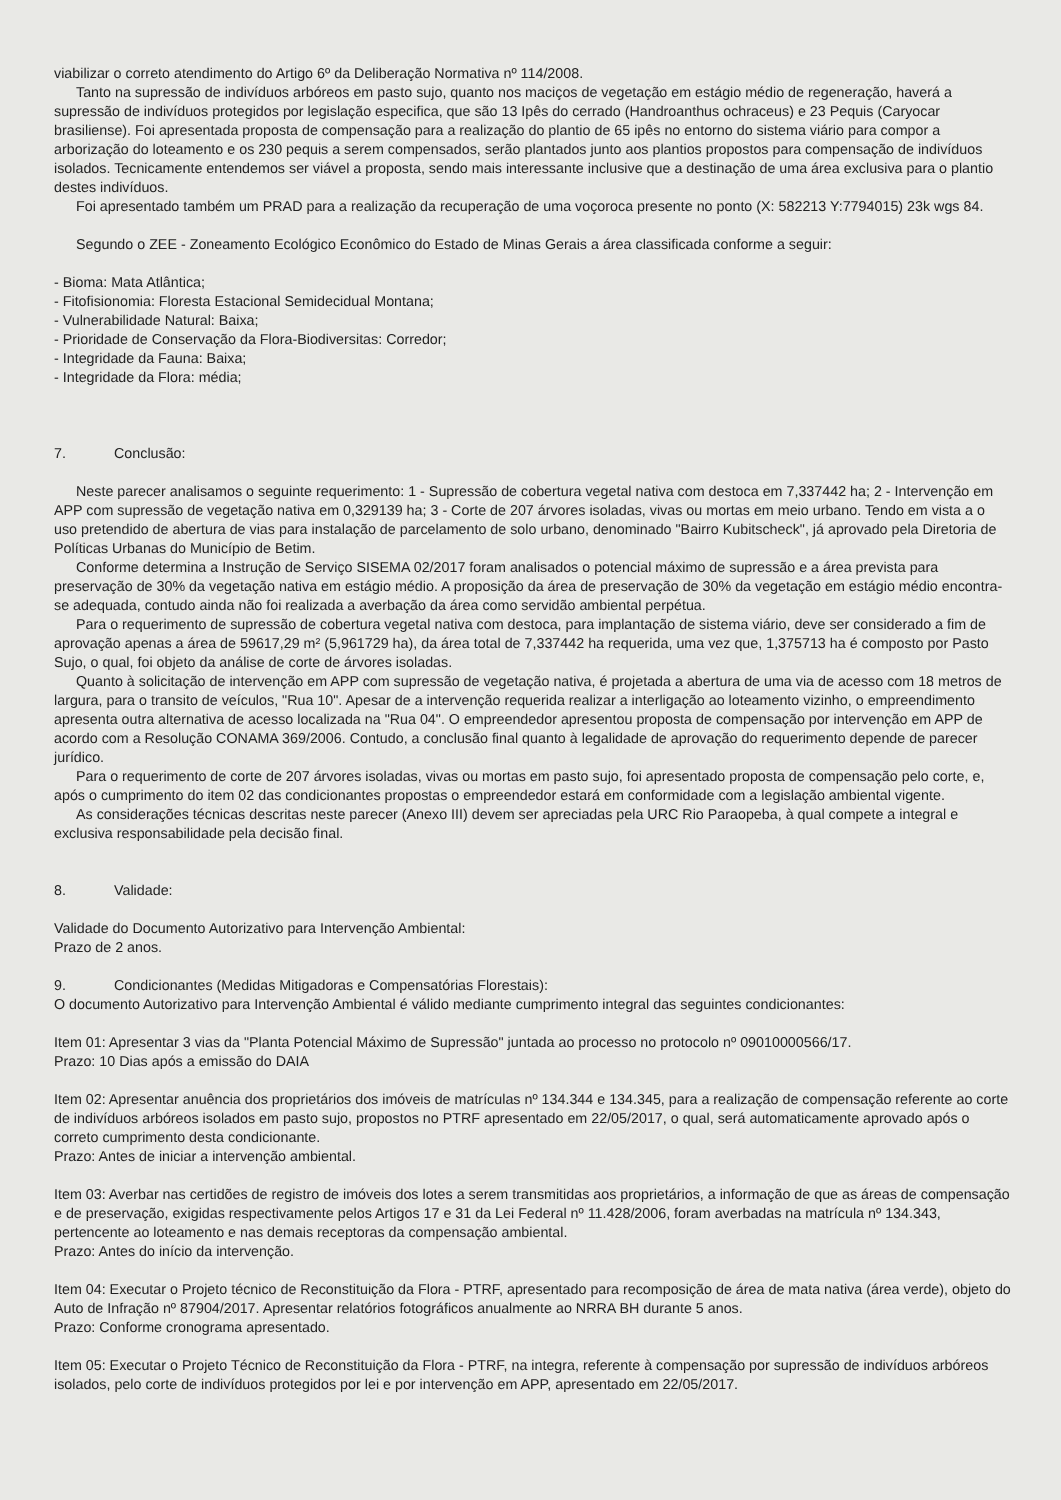viabilizar o correto atendimento do Artigo 6º da Deliberação Normativa nº 114/2008.
Tanto na supressão de indivíduos arbóreos em pasto sujo, quanto nos maciços de vegetação em estágio médio de regeneração, haverá a supressão de indivíduos protegidos por legislação especifica, que são 13 Ipês do cerrado (Handroanthus ochraceus) e 23 Pequis (Caryocar brasiliense). Foi apresentada proposta de compensação para a realização do plantio de 65 ipês no entorno do sistema viário para compor a arborização do loteamento e os 230 pequis a serem compensados, serão plantados junto aos plantios propostos para compensação de indivíduos isolados. Tecnicamente entendemos ser viável a proposta, sendo mais interessante inclusive que a destinação de uma área exclusiva para o plantio destes indivíduos.
Foi apresentado também um PRAD para a realização da recuperação de uma voçoroca presente no ponto (X: 582213 Y:7794015) 23k wgs 84.
Segundo o ZEE - Zoneamento Ecológico Econômico do Estado de Minas Gerais a área classificada conforme a seguir:
- Bioma: Mata Atlântica;
- Fitofisionomia: Floresta Estacional Semidecidual Montana;
- Vulnerabilidade Natural: Baixa;
- Prioridade de Conservação da Flora-Biodiversitas: Corredor;
- Integridade da Fauna: Baixa;
- Integridade da Flora: média;
7. Conclusão:
Neste parecer analisamos o seguinte requerimento: 1 - Supressão de cobertura vegetal nativa com destoca em 7,337442 ha; 2 - Intervenção em APP com supressão de vegetação nativa em 0,329139 ha; 3 - Corte de 207 árvores isoladas, vivas ou mortas em meio urbano. Tendo em vista a o uso pretendido de abertura de vias para instalação de parcelamento de solo urbano, denominado "Bairro Kubitscheck", já aprovado pela Diretoria de Políticas Urbanas do Município de Betim.
Conforme determina a Instrução de Serviço SISEMA 02/2017 foram analisados o potencial máximo de supressão e a área prevista para preservação de 30% da vegetação nativa em estágio médio. A proposição da área de preservação de 30% da vegetação em estágio médio encontra-se adequada, contudo ainda não foi realizada a averbação da área como servidão ambiental perpétua.
Para o requerimento de supressão de cobertura vegetal nativa com destoca, para implantação de sistema viário, deve ser considerado a fim de aprovação apenas a área de 59617,29 m² (5,961729 ha), da área total de 7,337442 ha requerida, uma vez que, 1,375713 ha é composto por Pasto Sujo, o qual, foi objeto da análise de corte de árvores isoladas.
Quanto à solicitação de intervenção em APP com supressão de vegetação nativa, é projetada a abertura de uma via de acesso com 18 metros de largura, para o transito de veículos, "Rua 10". Apesar de a intervenção requerida realizar a interligação ao loteamento vizinho, o empreendimento apresenta outra alternativa de acesso localizada na "Rua 04". O empreendedor apresentou proposta de compensação por intervenção em APP de acordo com a Resolução CONAMA 369/2006. Contudo, a conclusão final quanto à legalidade de aprovação do requerimento depende de parecer jurídico.
Para o requerimento de corte de 207 árvores isoladas, vivas ou mortas em pasto sujo, foi apresentado proposta de compensação pelo corte, e, após o cumprimento do item 02 das condicionantes propostas o empreendedor estará em conformidade com a legislação ambiental vigente.
As considerações técnicas descritas neste parecer (Anexo III) devem ser apreciadas pela URC Rio Paraopeba, à qual compete a integral e exclusiva responsabilidade pela decisão final.
8. Validade:
Validade do Documento Autorizativo para Intervenção Ambiental:
Prazo de 2 anos.
9. Condicionantes (Medidas Mitigadoras e Compensatórias Florestais):
O documento Autorizativo para Intervenção Ambiental é válido mediante cumprimento integral das seguintes condicionantes:
Item 01: Apresentar 3 vias da "Planta Potencial Máximo de Supressão" juntada ao processo no protocolo nº 09010000566/17.
Prazo: 10 Dias após a emissão do DAIA
Item 02: Apresentar anuência dos proprietários dos imóveis de matrículas nº 134.344 e 134.345, para a realização de compensação referente ao corte de indivíduos arbóreos isolados em pasto sujo, propostos no PTRF apresentado em 22/05/2017, o qual, será automaticamente aprovado após o correto cumprimento desta condicionante.
Prazo: Antes de iniciar a intervenção ambiental.
Item 03: Averbar nas certidões de registro de imóveis dos lotes a serem transmitidas aos proprietários, a informação de que as áreas de compensação e de preservação, exigidas respectivamente pelos Artigos 17 e 31 da Lei Federal nº 11.428/2006, foram averbadas na matrícula nº 134.343, pertencente ao loteamento e nas demais receptoras da compensação ambiental.
Prazo: Antes do início da intervenção.
Item 04: Executar o Projeto técnico de Reconstituição da Flora - PTRF, apresentado para recomposição de área de mata nativa (área verde), objeto do Auto de Infração nº 87904/2017. Apresentar relatórios fotográficos anualmente ao NRRA BH durante 5 anos.
Prazo: Conforme cronograma apresentado.
Item 05: Executar o Projeto Técnico de Reconstituição da Flora - PTRF, na integra, referente à compensação por supressão de indivíduos arbóreos isolados, pelo corte de indivíduos protegidos por lei e por intervenção em APP, apresentado em 22/05/2017.